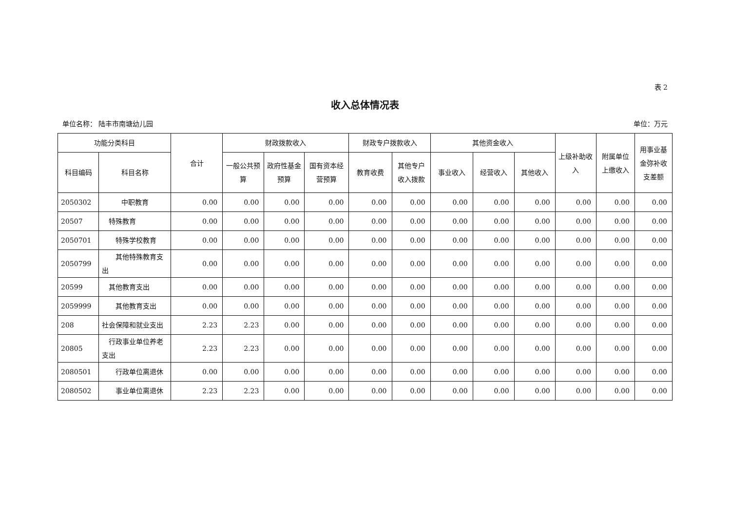表 2
收入总体情况表
单位名称： 陆丰市南塘幼儿园 单位：万元
| 功能分类科目 | | 合计 | 财政拨款收入 | | | 财政专户拨款收入 | | 其他资金收入 | | | 上级补助收入 | 附属单位上缴收入 | 用事业基金弥补收支差额 |
| --- | --- | --- | --- | --- | --- | --- | --- | --- | --- | --- | --- | --- | --- |
| 科目编码 | 科目名称 | | 一般公共预算 | 政府性基金预算 | 国有资本经营预算 | 教育收费 | 其他专户收入拨款 | 事业收入 | 经营收入 | 其他收入 | | | |
| 2050302 | 中职教育 | 0.00 | 0.00 | 0.00 | 0.00 | 0.00 | 0.00 | 0.00 | 0.00 | 0.00 | 0.00 | 0.00 | 0.00 |
| 20507 | 特殊教育 | 0.00 | 0.00 | 0.00 | 0.00 | 0.00 | 0.00 | 0.00 | 0.00 | 0.00 | 0.00 | 0.00 | 0.00 |
| 2050701 | 特殊学校教育 | 0.00 | 0.00 | 0.00 | 0.00 | 0.00 | 0.00 | 0.00 | 0.00 | 0.00 | 0.00 | 0.00 | 0.00 |
| 2050799 | 其他特殊教育支出 | 0.00 | 0.00 | 0.00 | 0.00 | 0.00 | 0.00 | 0.00 | 0.00 | 0.00 | 0.00 | 0.00 | 0.00 |
| 20599 | 其他教育支出 | 0.00 | 0.00 | 0.00 | 0.00 | 0.00 | 0.00 | 0.00 | 0.00 | 0.00 | 0.00 | 0.00 | 0.00 |
| 2059999 | 其他教育支出 | 0.00 | 0.00 | 0.00 | 0.00 | 0.00 | 0.00 | 0.00 | 0.00 | 0.00 | 0.00 | 0.00 | 0.00 |
| 208 | 社会保障和就业支出 | 2.23 | 2.23 | 0.00 | 0.00 | 0.00 | 0.00 | 0.00 | 0.00 | 0.00 | 0.00 | 0.00 | 0.00 |
| 20805 | 行政事业单位养老支出 | 2.23 | 2.23 | 0.00 | 0.00 | 0.00 | 0.00 | 0.00 | 0.00 | 0.00 | 0.00 | 0.00 | 0.00 |
| 2080501 | 行政单位离退休 | 0.00 | 0.00 | 0.00 | 0.00 | 0.00 | 0.00 | 0.00 | 0.00 | 0.00 | 0.00 | 0.00 | 0.00 |
| 2080502 | 事业单位离退休 | 2.23 | 2.23 | 0.00 | 0.00 | 0.00 | 0.00 | 0.00 | 0.00 | 0.00 | 0.00 | 0.00 | 0.00 |